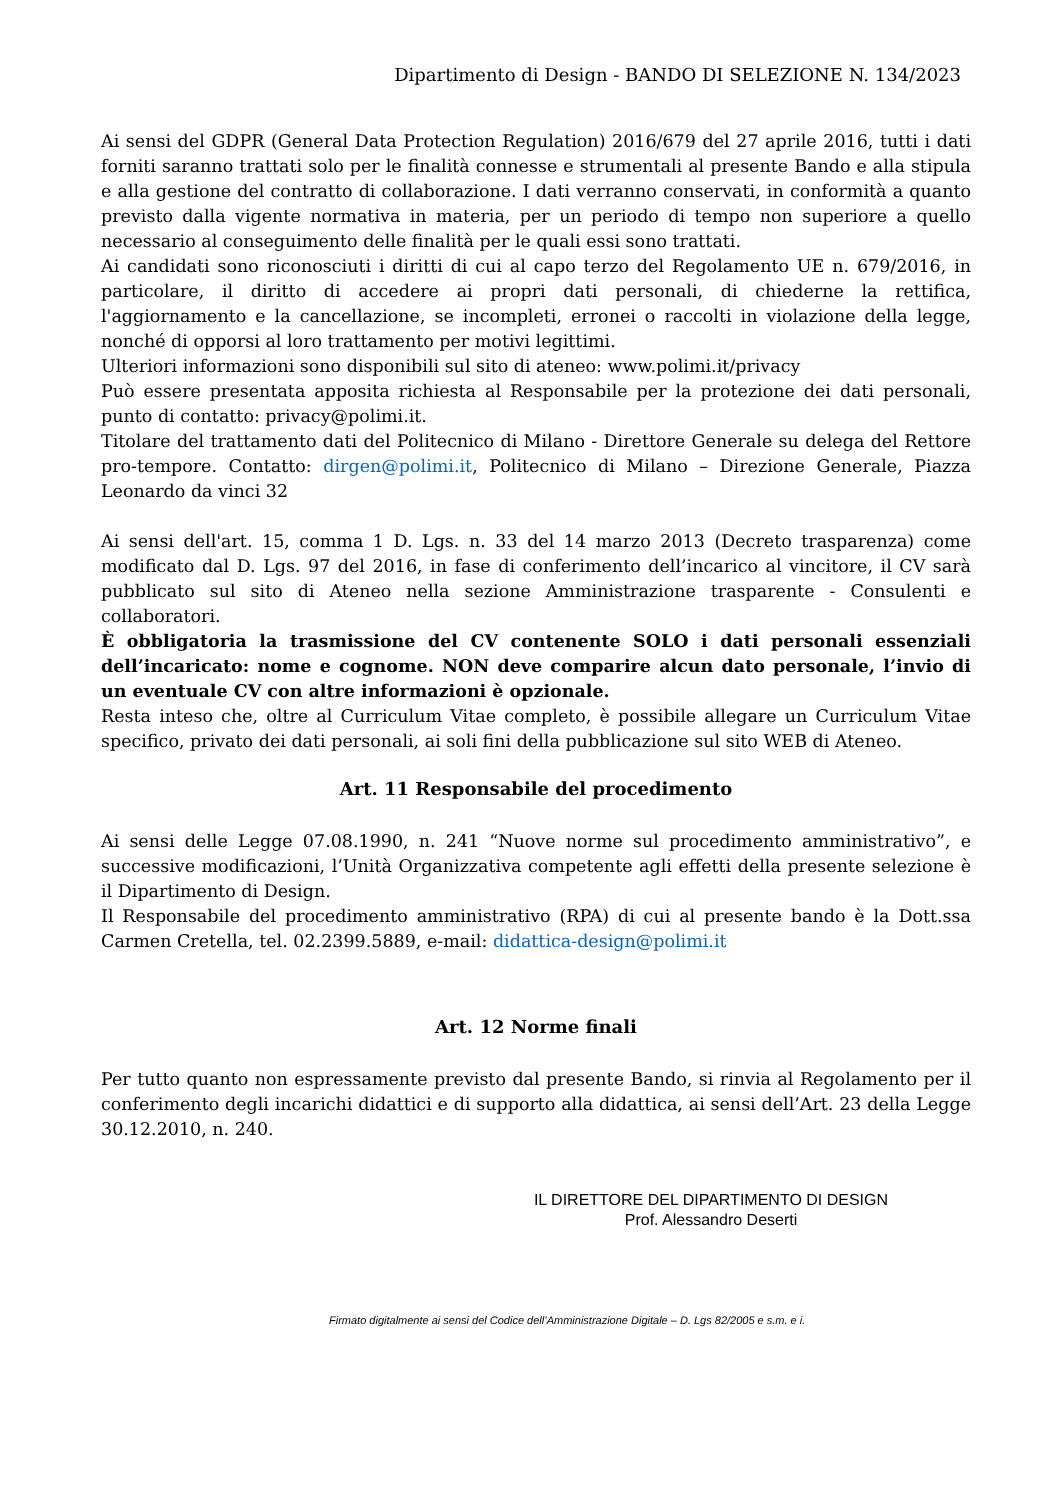Dipartimento di Design - BANDO DI SELEZIONE N. 134/2023
Ai sensi del GDPR (General Data Protection Regulation) 2016/679 del 27 aprile 2016, tutti i dati forniti saranno trattati solo per le finalità connesse e strumentali al presente Bando e alla stipula e alla gestione del contratto di collaborazione. I dati verranno conservati, in conformità a quanto previsto dalla vigente normativa in materia, per un periodo di tempo non superiore a quello necessario al conseguimento delle finalità per le quali essi sono trattati.
Ai candidati sono riconosciuti i diritti di cui al capo terzo del Regolamento UE n. 679/2016, in particolare, il diritto di accedere ai propri dati personali, di chiederne la rettifica, l'aggiornamento e la cancellazione, se incompleti, erronei o raccolti in violazione della legge, nonché di opporsi al loro trattamento per motivi legittimi.
Ulteriori informazioni sono disponibili sul sito di ateneo: www.polimi.it/privacy
Può essere presentata apposita richiesta al Responsabile per la protezione dei dati personali, punto di contatto: privacy@polimi.it.
Titolare del trattamento dati del Politecnico di Milano - Direttore Generale su delega del Rettore pro-tempore. Contatto: dirgen@polimi.it, Politecnico di Milano – Direzione Generale, Piazza Leonardo da vinci 32
Ai sensi dell'art. 15, comma 1 D. Lgs. n. 33 del 14 marzo 2013 (Decreto trasparenza) come modificato dal D. Lgs. 97 del 2016, in fase di conferimento dell’incarico al vincitore, il CV sarà pubblicato sul sito di Ateneo nella sezione Amministrazione trasparente - Consulenti e collaboratori.
È obbligatoria la trasmissione del CV contenente SOLO i dati personali essenziali dell’incaricato: nome e cognome. NON deve comparire alcun dato personale, l’invio di un eventuale CV con altre informazioni è opzionale.
Resta inteso che, oltre al Curriculum Vitae completo, è possibile allegare un Curriculum Vitae specifico, privato dei dati personali, ai soli fini della pubblicazione sul sito WEB di Ateneo.
Art. 11 Responsabile del procedimento
Ai sensi delle Legge 07.08.1990, n. 241 “Nuove norme sul procedimento amministrativo”, e successive modificazioni, l’Unità Organizzativa competente agli effetti della presente selezione è il Dipartimento di Design.
Il Responsabile del procedimento amministrativo (RPA) di cui al presente bando è la Dott.ssa Carmen Cretella, tel. 02.2399.5889, e-mail: didattica-design@polimi.it
Art. 12 Norme finali
Per tutto quanto non espressamente previsto dal presente Bando, si rinvia al Regolamento per il conferimento degli incarichi didattici e di supporto alla didattica, ai sensi dell’Art. 23 della Legge 30.12.2010, n. 240.
IL DIRETTORE DEL DIPARTIMENTO DI DESIGN
Prof. Alessandro Deserti
Firmato digitalmente ai sensi del Codice dell’Amministrazione Digitale – D. Lgs 82/2005 e s.m. e i.